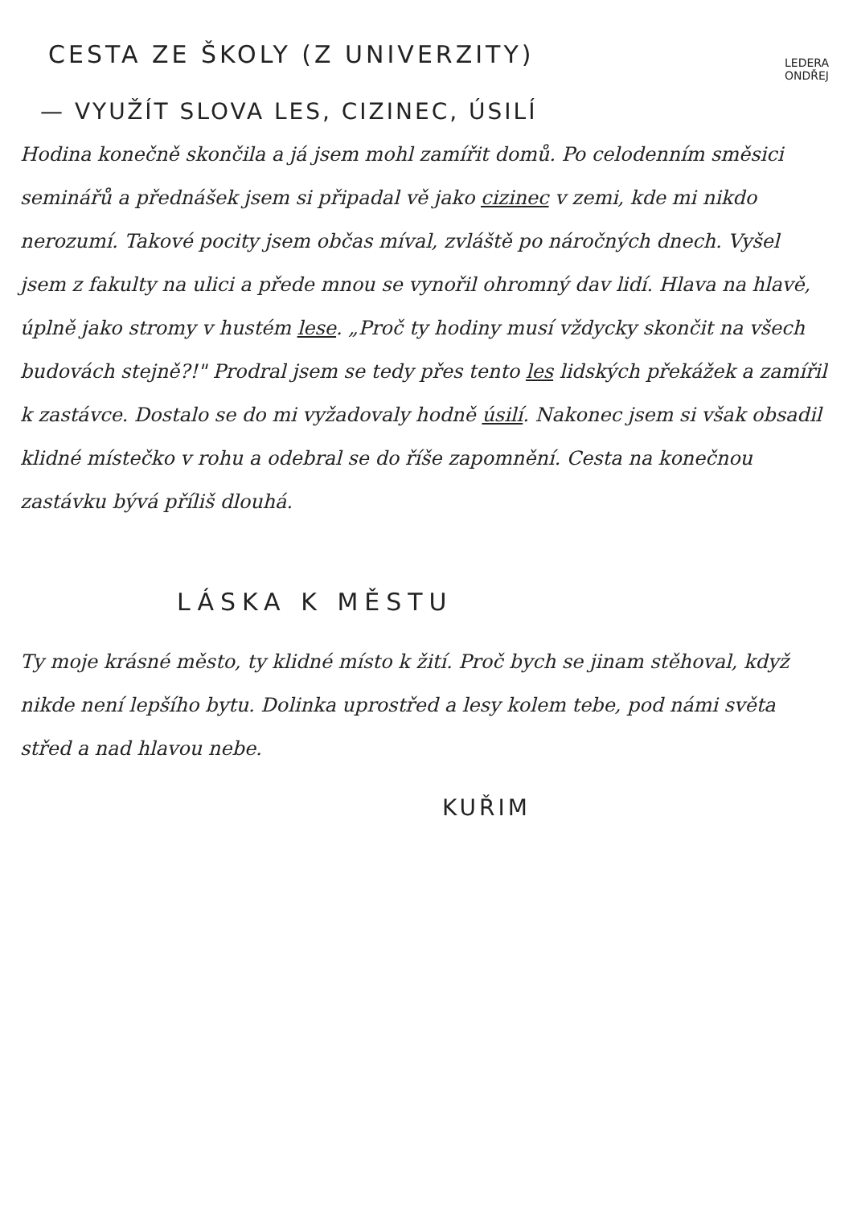CESTA ZE ŠKOLY (Z UNIVERZITY)
LEDERA
ONDŘEJ
— VYUŽÍT SLOVA LES, CIZINEC, ÚSILÍ
Hodina konečně skončila a já jsem mohl zamířit domů. Po celodenním směsici seminářů a přednášek jsem si připadal vě jako cizinec v zemi, kde mi nikdo nerozumí. Takové pocity jsem občas míval, zvláště po náročných dnech. Vyšel jsem z fakulty na ulici a přede mnou se vynořil ohromný dav lidí. Hlava na hlavě, úplně jako stromy v hustém lese. „Proč ty hodiny musí vždycky skončit na všech budovách stejně?!" Prodral jsem se tedy přes tento les lidských překážek a zamířil k zastávce. Dostalo se do mi vyžadovaly hodně úsilí. Nakonec jsem si však obsadil klidné místečko v rohu a odebral se do říše zapomnění. Cesta na konečnou zastávku bývá příliš dlouhá.
LÁSKA K MĚSTU
Ty moje krásné město, ty klidné místo k žití. Proč bych se jinam stěhoval, když nikde není lepšího bytu. Dolinka uprostřed a lesy kolem tebe, pod námi světa střed a nad hlavou nebe.
KUŘIM